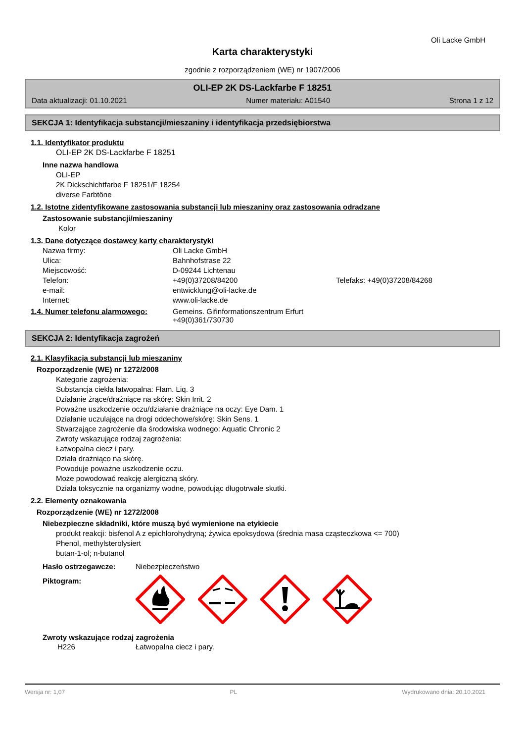Oli Lacke GmbH
Karta charakterystyki
zgodnie z rozporządzeniem (WE) nr 1907/2006
OLI-EP 2K DS-Lackfarbe F 18251
Data aktualizacji: 01.10.2021 Numer materiału: A01540 Strona 1 z 12
SEKCJA 1: Identyfikacja substancji/mieszaniny i identyfikacja przedsiębiorstwa
1.1. Identyfikator produktu
OLI-EP 2K DS-Lackfarbe F 18251
Inne nazwa handlowa
OLI-EP
2K Dickschichtfarbe F 18251/F 18254
diverse Farbtöne
1.2. Istotne zidentyfikowane zastosowania substancji lub mieszaniny oraz zastosowania odradzane
Zastosowanie substancji/mieszaniny
Kolor
1.3. Dane dotyczące dostawcy karty charakterystyki
| Nazwa firmy: | Oli Lacke GmbH | |
| Ulica: | Bahnhofstrase 22 | |
| Miejscowość: | D-09244 Lichtenau | |
| Telefon: | +49(0)37208/84200 | Telefaks: +49(0)37208/84268 |
| e-mail: | entwicklung@oli-lacke.de | |
| Internet: | www.oli-lacke.de | |
1.4. Numer telefonu alarmowego: Gemeins. Gifinformationszentrum Erfurt
+49(0)361/730730
SEKCJA 2: Identyfikacja zagrożeń
2.1. Klasyfikacja substancji lub mieszaniny
Rozporządzenie (WE) nr 1272/2008
Kategorie zagrożenia:
Substancja ciekła łatwopalna: Flam. Liq. 3
Działanie żrące/drażniące na skórę: Skin Irrit. 2
Poważne uszkodzenie oczu/działanie drażniące na oczy: Eye Dam. 1
Działanie uczulające na drogi oddechowe/skórę: Skin Sens. 1
Stwarzające zagrożenie dla środowiska wodnego: Aquatic Chronic 2
Zwroty wskazujące rodzaj zagrożenia:
Łatwopalna ciecz i pary.
Działa drażniąco na skórę.
Powoduje poważne uszkodzenie oczu.
Może powodować reakcję alergiczną skóry.
Działa toksycznie na organizmy wodne, powodując długotrwałe skutki.
2.2. Elementy oznakowania
Rozporządzenie (WE) nr 1272/2008
Niebezpieczne składniki, które muszą być wymienione na etykiecie
produkt reakcji: bisfenol A z epichlorohydryną; żywica epoksydowa (średnia masa cząsteczkowa <= 700)
Phenol, methylsterolysiert
butan-1-ol; n-butanol
Hasło ostrzegawcze: Niebezpieczeństwo
Piktogram:
Zwroty wskazujące rodzaj zagrożenia
H226 Łatwopalna ciecz i pary.
Wersja nr: 1,07 PL Wydrukowano dnia: 20.10.2021